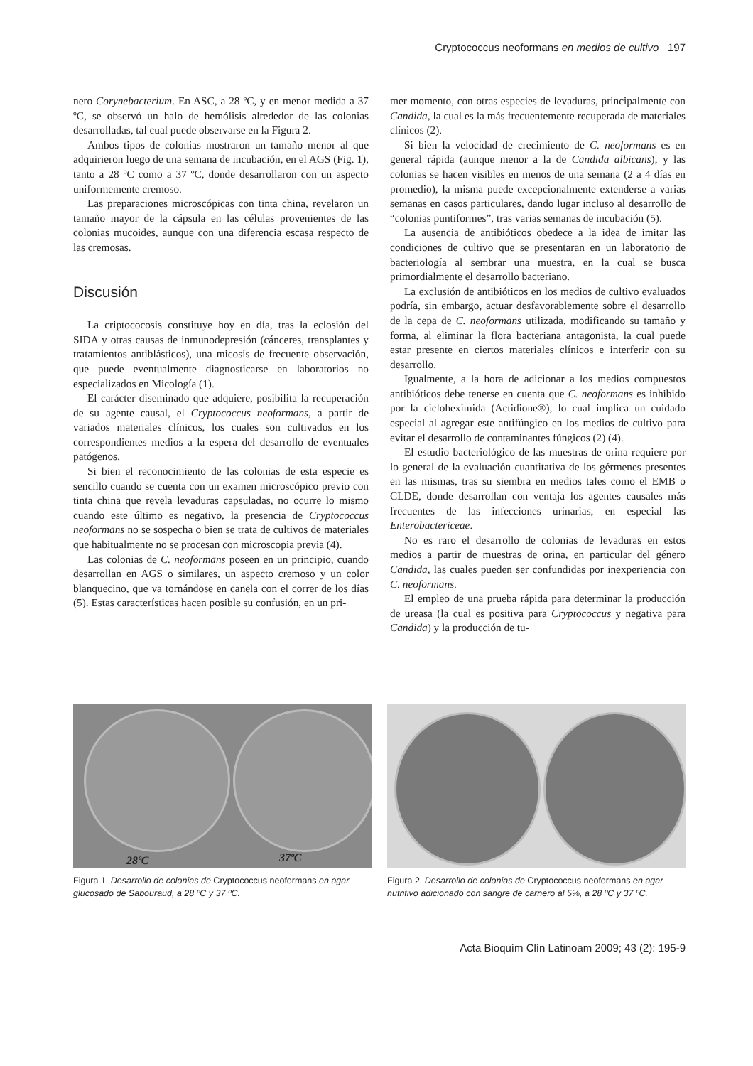Cryptococcus neoformans en medios de cultivo 197
nero Corynebacterium. En ASC, a 28 ºC, y en menor medida a 37 ºC, se observó un halo de hemólisis alrededor de las colonias desarrolladas, tal cual puede observarse en la Figura 2.
Ambos tipos de colonias mostraron un tamaño menor al que adquirieron luego de una semana de incubación, en el AGS (Fig. 1), tanto a 28 ºC como a 37 ºC, donde desarrollaron con un aspecto uniformemente cremoso.
Las preparaciones microscópicas con tinta china, revelaron un tamaño mayor de la cápsula en las células provenientes de las colonias mucoides, aunque con una diferencia escasa respecto de las cremosas.
Discusión
La criptococosis constituye hoy en día, tras la eclosión del SIDA y otras causas de inmunodepresión (cánceres, transplantes y tratamientos antiblásticos), una micosis de frecuente observación, que puede eventualmente diagnosticarse en laboratorios no especializados en Micología (1).
El carácter diseminado que adquiere, posibilita la recuperación de su agente causal, el Cryptococcus neoformans, a partir de variados materiales clínicos, los cuales son cultivados en los correspondientes medios a la espera del desarrollo de eventuales patógenos.
Si bien el reconocimiento de las colonias de esta especie es sencillo cuando se cuenta con un examen microscópico previo con tinta china que revela levaduras capsuladas, no ocurre lo mismo cuando este último es negativo, la presencia de Cryptococcus neoformans no se sospecha o bien se trata de cultivos de materiales que habitualmente no se procesan con microscopia previa (4).
Las colonias de C. neoformans poseen en un principio, cuando desarrollan en AGS o similares, un aspecto cremoso y un color blanquecino, que va tornándose en canela con el correr de los días (5). Estas características hacen posible su confusión, en un pri-
mer momento, con otras especies de levaduras, principalmente con Candida, la cual es la más frecuentemente recuperada de materiales clínicos (2).
Si bien la velocidad de crecimiento de C. neoformans es en general rápida (aunque menor a la de Candida albicans), y las colonias se hacen visibles en menos de una semana (2 a 4 días en promedio), la misma puede excepcionalmente extenderse a varias semanas en casos particulares, dando lugar incluso al desarrollo de “colonias puntiformes”, tras varias semanas de incubación (5).
La ausencia de antibióticos obedece a la idea de imitar las condiciones de cultivo que se presentaran en un laboratorio de bacteriología al sembrar una muestra, en la cual se busca primordialmente el desarrollo bacteriano.
La exclusión de antibióticos en los medios de cultivo evaluados podría, sin embargo, actuar desfavorablemente sobre el desarrollo de la cepa de C. neoformans utilizada, modificando su tamaño y forma, al eliminar la flora bacteriana antagonista, la cual puede estar presente en ciertos materiales clínicos e interferir con su desarrollo.
Igualmente, a la hora de adicionar a los medios compuestos antibióticos debe tenerse en cuenta que C. neoformans es inhibido por la cicloheximida (Actidione®), lo cual implica un cuidado especial al agregar este antifúngico en los medios de cultivo para evitar el desarrollo de contaminantes fúngicos (2) (4).
El estudio bacteriológico de las muestras de orina requiere por lo general de la evaluación cuantitativa de los gérmenes presentes en las mismas, tras su siembra en medios tales como el EMB o CLDE, donde desarrollan con ventaja los agentes causales más frecuentes de las infecciones urinarias, en especial las Enterobactericeae.
No es raro el desarrollo de colonias de levaduras en estos medios a partir de muestras de orina, en particular del género Candida, las cuales pueden ser confundidas por inexperiencia con C. neoformans.
El empleo de una prueba rápida para determinar la producción de ureasa (la cual es positiva para Cryptococcus y negativa para Candida) y la producción de tu-
28ºC 37ºC
Figura 1. Desarrollo de colonias de Cryptococcus neoformans en agar glucosado de Sabouraud, a 28 ºC y 37 ºC.
Figura 2. Desarrollo de colonias de Cryptococcus neoformans en agar nutritivo adicionado con sangre de carnero al 5%, a 28 ºC y 37 ºC.
Acta Bioquím Clín Latinoam 2009; 43 (2): 195-9